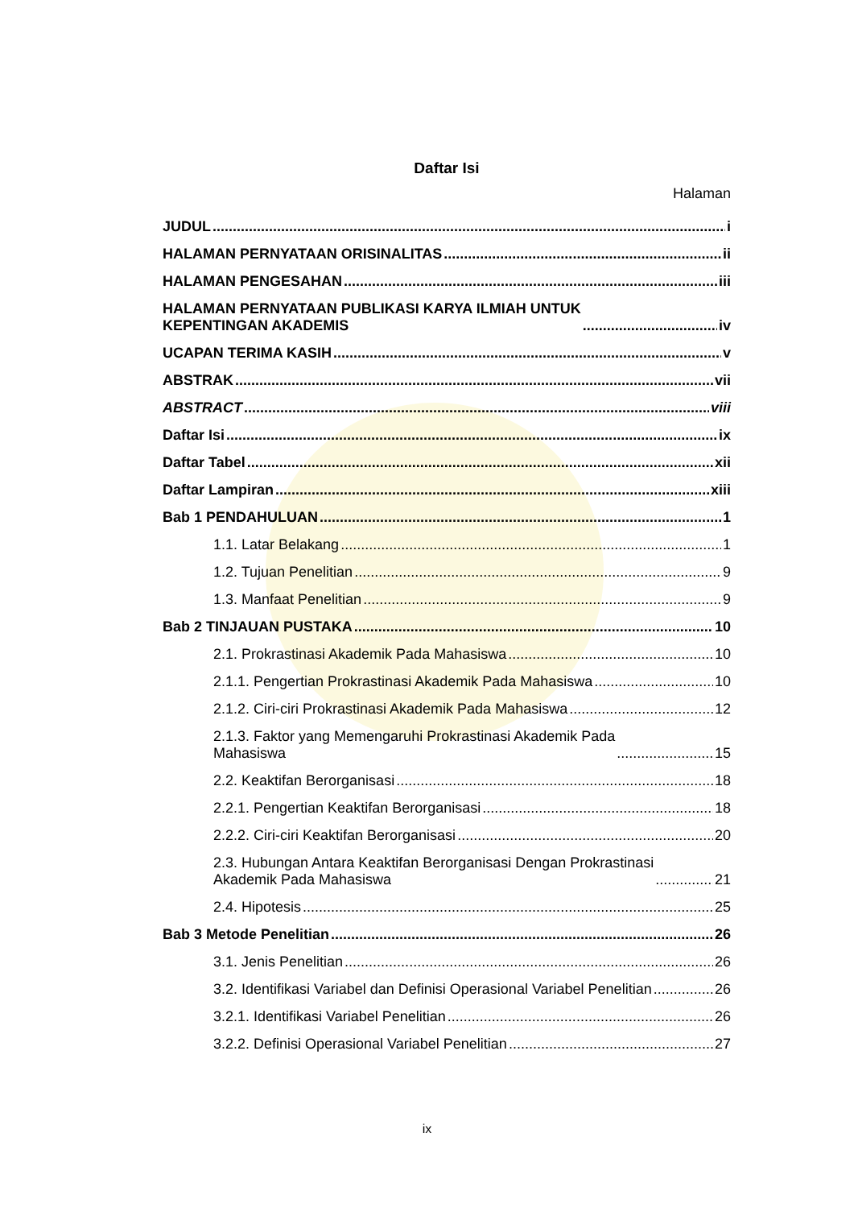Daftar Isi
Halaman
JUDUL i
HALAMAN PERNYATAAN ORISINALITAS ii
HALAMAN PENGESAHAN iii
HALAMAN PERNYATAAN PUBLIKASI KARYA ILMIAH UNTUK
KEPENTINGAN AKADEMIS iv
UCAPAN TERIMA KASIH v
ABSTRAK vii
ABSTRACT viii
Daftar Isi ix
Daftar Tabel xii
Daftar Lampiran xiii
Bab 1 PENDAHULUAN 1
1.1. Latar Belakang 1
1.2. Tujuan Penelitian 9
1.3. Manfaat Penelitian 9
Bab 2 TINJAUAN PUSTAKA 10
2.1. Prokrastinasi Akademik Pada Mahasiswa 10
2.1.1. Pengertian Prokrastinasi Akademik Pada Mahasiswa 10
2.1.2. Ciri-ciri Prokrastinasi Akademik Pada Mahasiswa 12
2.1.3. Faktor yang Memengaruhi Prokrastinasi Akademik Pada
Mahasiswa 15
2.2. Keaktifan Berorganisasi 18
2.2.1. Pengertian Keaktifan Berorganisasi 18
2.2.2. Ciri-ciri Keaktifan Berorganisasi 20
2.3. Hubungan Antara Keaktifan Berorganisasi Dengan Prokrastinasi
Akademik Pada Mahasiswa 21
2.4. Hipotesis 25
Bab 3 Metode Penelitian 26
3.1. Jenis Penelitian 26
3.2. Identifikasi Variabel dan Definisi Operasional Variabel Penelitian 26
3.2.1. Identifikasi Variabel Penelitian 26
3.2.2. Definisi Operasional Variabel Penelitian 27
ix